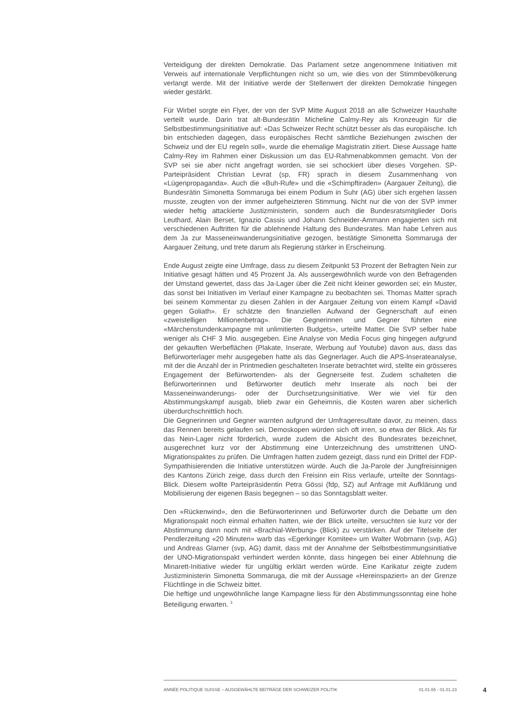Verteidigung der direkten Demokratie. Das Parlament setze angenommene Initiativen mit Verweis auf internationale Verpflichtungen nicht so um, wie dies von der Stimmbevölkerung verlangt werde. Mit der Initiative werde der Stellenwert der direkten Demokratie hingegen wieder gestärkt.
Für Wirbel sorgte ein Flyer, der von der SVP Mitte August 2018 an alle Schweizer Haushalte verteilt wurde. Darin trat alt-Bundesrätin Micheline Calmy-Rey als Kronzeugin für die Selbstbestimmungsinitiative auf: «Das Schweizer Recht schützt besser als das europäische. Ich bin entschieden dagegen, dass europäisches Recht sämtliche Beziehungen zwischen der Schweiz und der EU regeln soll», wurde die ehemalige Magistratin zitiert. Diese Aussage hatte Calmy-Rey im Rahmen einer Diskussion um das EU-Rahmenabkommen gemacht. Von der SVP sei sie aber nicht angefragt worden, sie sei schockiert über dieses Vorgehen. SP-Parteipräsident Christian Levrat (sp, FR) sprach in diesem Zusammenhang von «Lügenpropaganda». Auch die «Buh-Rufe» und die «Schimpftiraden» (Aargauer Zeitung), die Bundesrätin Simonetta Sommaruga bei einem Podium in Suhr (AG) über sich ergehen lassen musste, zeugten von der immer aufgeheizteren Stimmung. Nicht nur die von der SVP immer wieder heftig attackierte Justizministerin, sondern auch die Bundesratsmitglieder Doris Leuthard, Alain Berset, Ignazio Cassis und Johann Schneider-Ammann engagierten sich mit verschiedenen Auftritten für die ablehnende Haltung des Bundesrates. Man habe Lehren aus dem Ja zur Masseneinwanderungsinitiative gezogen, bestätigte Simonetta Sommaruga der Aargauer Zeitung, und trete darum als Regierung stärker in Erscheinung.
Ende August zeigte eine Umfrage, dass zu diesem Zeitpunkt 53 Prozent der Befragten Nein zur Initiative gesagt hätten und 45 Prozent Ja. Als aussergewöhnlich wurde von den Befragenden der Umstand gewertet, dass das Ja-Lager über die Zeit nicht kleiner geworden sei; ein Muster, das sonst bei Initiativen im Verlauf einer Kampagne zu beobachten sei. Thomas Matter sprach bei seinem Kommentar zu diesen Zahlen in der Aargauer Zeitung von einem Kampf «David gegen Goliath». Er schätzte den finanziellen Aufwand der Gegnerschaft auf einen «zweistelligen Millionenbetrag». Die Gegnerinnen und Gegner führten eine «Märchenstundenkampagne mit unlimitierten Budgets», urteilte Matter. Die SVP selber habe weniger als CHF 3 Mio. ausgegeben. Eine Analyse von Media Focus ging hingegen aufgrund der gekauften Werbeflächen (Plakate, Inserate, Werbung auf Youtube) davon aus, dass das Befürworterlager mehr ausgegeben hatte als das Gegnerlager. Auch die APS-Inserateanalyse, mit der die Anzahl der in Printmedien geschalteten Inserate betrachtet wird, stellte ein grösseres Engagement der Befürwortenden- als der Gegnerseite fest. Zudem schalteten die Befürworterinnen und Befürworter deutlich mehr Inserate als noch bei der Masseneinwanderungs- oder der Durchsetzungsinitiative. Wer wie viel für den Abstimmungskampf ausgab, blieb zwar ein Geheimnis, die Kosten waren aber sicherlich überdurchschnittlich hoch.
Die Gegnerinnen und Gegner warnten aufgrund der Umfrageresultate davor, zu meinen, dass das Rennen bereits gelaufen sei. Demoskopen würden sich oft irren, so etwa der Blick. Als für das Nein-Lager nicht förderlich, wurde zudem die Absicht des Bundesrates bezeichnet, ausgerechnet kurz vor der Abstimmung eine Unterzeichnung des umstrittenen UNO-Migrationspaktes zu prüfen. Die Umfragen hatten zudem gezeigt, dass rund ein Drittel der FDP-Sympathisierenden die Initiative unterstützen würde. Auch die Ja-Parole der Jungfreisinnigen des Kantons Zürich zeige, dass durch den Freisinn ein Riss verlaufe, urteilte der Sonntags-Blick. Diesem wollte Parteipräsidentin Petra Gössi (fdp, SZ) auf Anfrage mit Aufklärung und Mobilisierung der eigenen Basis begegnen – so das Sonntagsblatt weiter.
Den «Rückenwind», den die Befürworterinnen und Befürworter durch die Debatte um den Migrationspakt noch einmal erhalten hatten, wie der Blick urteilte, versuchten sie kurz vor der Abstimmung dann noch mit «Brachial-Werbung» (Blick) zu verstärken. Auf der Titelseite der Pendlerzeitung «20 Minuten» warb das «Egerkinger Komitee» um Walter Wobmann (svp, AG) und Andreas Glarner (svp, AG) damit, dass mit der Annahme der Selbstbestimmungsinitiative der UNO-Migrationspakt verhindert werden könnte, dass hingegen bei einer Ablehnung die Minarett-Initiative wieder für ungültig erklärt werden würde. Eine Karikatur zeigte zudem Justizministerin Simonetta Sommaruga, die mit der Aussage «Hereinspaziert» an der Grenze Flüchtlinge in die Schweiz bittet.
Die heftige und ungewöhnliche lange Kampagne liess für den Abstimmungssonntag eine hohe Beteiligung erwarten. <sup>3</sup>
ANNÉE POLITIQUE SUISSE – AUSGEWÄHLTE BEITRÄGE DER SCHWEIZER POLITIK 01.01.65 - 01.01.23
4